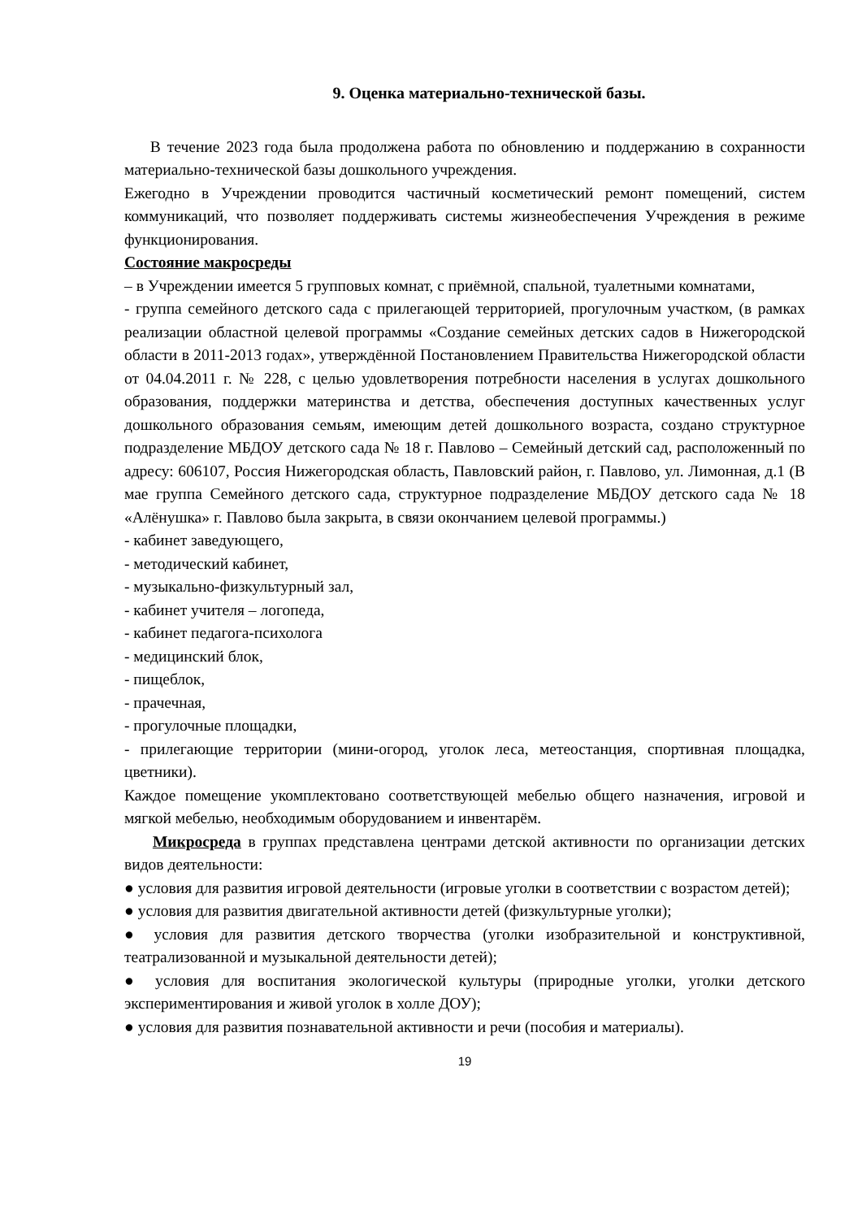9. Оценка материально-технической базы.
В течение 2023 года была продолжена работа по обновлению и поддержанию в сохранности материально-технической базы дошкольного учреждения.
Ежегодно в Учреждении проводится частичный косметический ремонт помещений, систем коммуникаций, что позволяет поддерживать системы жизнеобеспечения Учреждения в режиме функционирования.
Состояние макросреды
– в Учреждении имеется 5 групповых комнат, с приёмной, спальной, туалетными комнатами,
- группа семейного детского сада с прилегающей территорией, прогулочным участком, (в рамках реализации областной целевой программы «Создание семейных детских садов в Нижегородской области в 2011-2013 годах», утверждённой Постановлением Правительства Нижегородской области от 04.04.2011 г. № 228, с целью удовлетворения потребности населения в услугах дошкольного образования, поддержки материнства и детства, обеспечения доступных качественных услуг дошкольного образования семьям, имеющим детей дошкольного возраста, создано структурное подразделение МБДОУ детского сада № 18 г. Павлово – Семейный детский сад, расположенный по адресу: 606107, Россия Нижегородская область, Павловский район, г. Павлово, ул. Лимонная, д.1 (В мае группа Семейного детского сада, структурное подразделение МБДОУ детского сада № 18 «Алёнушка» г. Павлово была закрыта, в связи окончанием целевой программы.)
- кабинет заведующего,
- методический кабинет,
- музыкально-физкультурный зал,
- кабинет учителя – логопеда,
- кабинет педагога-психолога
- медицинский блок,
- пищеблок,
- прачечная,
- прогулочные площадки,
- прилегающие территории (мини-огород, уголок леса, метеостанция, спортивная площадка, цветники).
Каждое помещение укомплектовано соответствующей мебелью общего назначения, игровой и мягкой мебелью, необходимым оборудованием и инвентарём.
Микросреда в группах представлена центрами детской активности по организации детских видов деятельности:
● условия для развития игровой деятельности (игровые уголки в соответствии с возрастом детей);
● условия для развития двигательной активности детей (физкультурные уголки);
● условия для развития детского творчества (уголки изобразительной и конструктивной, театрализованной и музыкальной деятельности детей);
● условия для воспитания экологической культуры (природные уголки, уголки детского экспериментирования и живой уголок в холле ДОУ);
● условия для развития познавательной активности и речи (пособия и материалы).
19